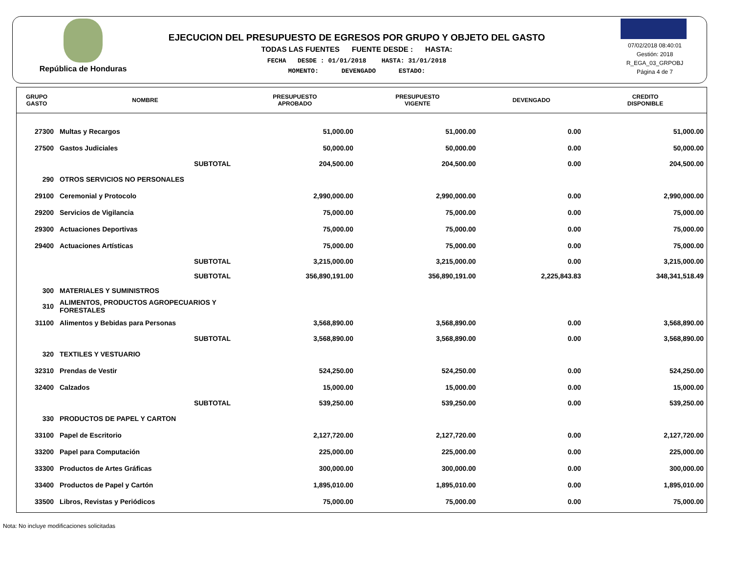República de Honduras
EJECUCION DEL PRESUPUESTO DE EGRESOS POR GRUPO Y OBJETO DEL GASTO
TODAS LAS FUENTES FUENTE DESDE : HASTA:
FECHA DESDE : 01/01/2018 HASTA: 31/01/2018
MOMENTO: DEVENGADO ESTADO:
07/02/2018 08:40:01
Gestión: 2018
R_EGA_03_GRPOBJ
Página 4 de 7
| GRUPO GASTO | NOMBRE | PRESUPUESTO APROBADO | PRESUPUESTO VIGENTE | DEVENGADO | CREDITO DISPONIBLE |
| --- | --- | --- | --- | --- | --- |
| 27300 | Multas y Recargos | 51,000.00 | 51,000.00 | 0.00 | 51,000.00 |
| 27500 | Gastos Judiciales | 50,000.00 | 50,000.00 | 0.00 | 50,000.00 |
| | SUBTOTAL | 204,500.00 | 204,500.00 | 0.00 | 204,500.00 |
| 290 | OTROS SERVICIOS NO PERSONALES | | | | |
| 29100 | Ceremonial y Protocolo | 2,990,000.00 | 2,990,000.00 | 0.00 | 2,990,000.00 |
| 29200 | Servicios de Vigilancia | 75,000.00 | 75,000.00 | 0.00 | 75,000.00 |
| 29300 | Actuaciones Deportivas | 75,000.00 | 75,000.00 | 0.00 | 75,000.00 |
| 29400 | Actuaciones Artísticas | 75,000.00 | 75,000.00 | 0.00 | 75,000.00 |
| | SUBTOTAL | 3,215,000.00 | 3,215,000.00 | 0.00 | 3,215,000.00 |
| | SUBTOTAL | 356,890,191.00 | 356,890,191.00 | 2,225,843.83 | 348,341,518.49 |
| 300 | MATERIALES Y SUMINISTROS | | | | |
| 310 | ALIMENTOS, PRODUCTOS AGROPECUARIOS Y FORESTALES | | | | |
| 31100 | Alimentos y Bebidas para Personas | 3,568,890.00 | 3,568,890.00 | 0.00 | 3,568,890.00 |
| | SUBTOTAL | 3,568,890.00 | 3,568,890.00 | 0.00 | 3,568,890.00 |
| 320 | TEXTILES Y VESTUARIO | | | | |
| 32310 | Prendas de Vestir | 524,250.00 | 524,250.00 | 0.00 | 524,250.00 |
| 32400 | Calzados | 15,000.00 | 15,000.00 | 0.00 | 15,000.00 |
| | SUBTOTAL | 539,250.00 | 539,250.00 | 0.00 | 539,250.00 |
| 330 | PRODUCTOS DE PAPEL Y CARTON | | | | |
| 33100 | Papel de Escritorio | 2,127,720.00 | 2,127,720.00 | 0.00 | 2,127,720.00 |
| 33200 | Papel para Computación | 225,000.00 | 225,000.00 | 0.00 | 225,000.00 |
| 33300 | Productos de Artes Gráficas | 300,000.00 | 300,000.00 | 0.00 | 300,000.00 |
| 33400 | Productos de Papel y Cartón | 1,895,010.00 | 1,895,010.00 | 0.00 | 1,895,010.00 |
| 33500 | Libros, Revistas y Periódicos | 75,000.00 | 75,000.00 | 0.00 | 75,000.00 |
Nota: No incluye modificaciones solicitadas